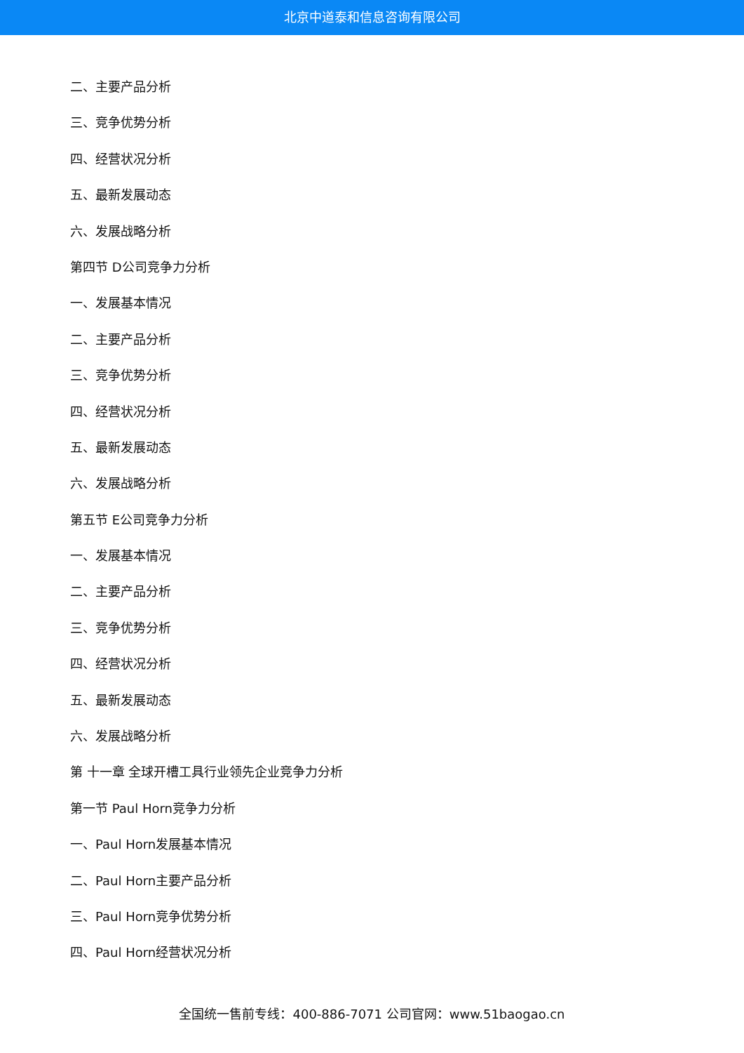北京中道泰和信息咨询有限公司
二、主要产品分析
三、竞争优势分析
四、经营状况分析
五、最新发展动态
六、发展战略分析
第四节 D公司竞争力分析
一、发展基本情况
二、主要产品分析
三、竞争优势分析
四、经营状况分析
五、最新发展动态
六、发展战略分析
第五节 E公司竞争力分析
一、发展基本情况
二、主要产品分析
三、竞争优势分析
四、经营状况分析
五、最新发展动态
六、发展战略分析
第 十一章 全球开槽工具行业领先企业竞争力分析
第一节 Paul Horn竞争力分析
一、Paul Horn发展基本情况
二、Paul Horn主要产品分析
三、Paul Horn竞争优势分析
四、Paul Horn经营状况分析
全国统一售前专线：400-886-7071 公司官网：www.51baogao.cn